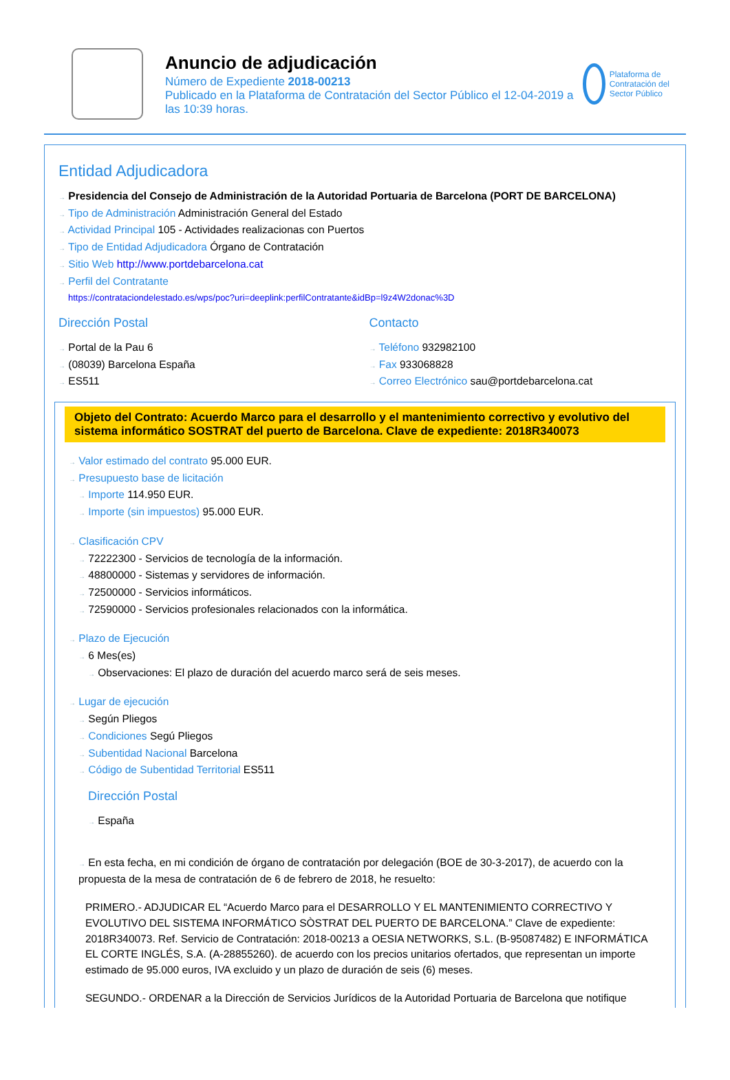Anuncio de adjudicación
Número de Expediente 2018-00213
Publicado en la Plataforma de Contratación del Sector Público el 12-04-2019 a las 10:39 horas.
Plataforma de Contratación del Sector Público
Entidad Adjudicadora
→ Presidencia del Consejo de Administración de la Autoridad Portuaria de Barcelona (PORT DE BARCELONA)
→ Tipo de Administración Administración General del Estado
→ Actividad Principal 105 - Actividades realizacionas con Puertos
→ Tipo de Entidad Adjudicadora Órgano de Contratación
→ Sitio Web http://www.portdebarcelona.cat
→ Perfil del Contratante
https://contrataciondelestado.es/wps/poc?uri=deeplink:perfilContratante&idBp=l9z4W2donac%3D
Dirección Postal
→ Portal de la Pau 6
→ (08039) Barcelona España
→ ES511
Contacto
→ Teléfono 932982100
→ Fax 933068828
→ Correo Electrónico sau@portdebarcelona.cat
Objeto del Contrato: Acuerdo Marco para el desarrollo y el mantenimiento correctivo y evolutivo del sistema informático SOSTRAT del puerto de Barcelona. Clave de expediente: 2018R340073
→ Valor estimado del contrato 95.000 EUR.
→ Presupuesto base de licitación
→ Importe 114.950 EUR.
→ Importe (sin impuestos) 95.000 EUR.
→ Clasificación CPV
→ 72222300 - Servicios de tecnología de la información.
→ 48800000 - Sistemas y servidores de información.
→ 72500000 - Servicios informáticos.
→ 72590000 - Servicios profesionales relacionados con la informática.
→ Plazo de Ejecución
→ 6 Mes(es)
→ Observaciones: El plazo de duración del acuerdo marco será de seis meses.
→ Lugar de ejecución
→ Según Pliegos
→ Condiciones Segú Pliegos
→ Subentidad Nacional Barcelona
→ Código de Subentidad Territorial ES511
Dirección Postal
→ España
→ En esta fecha, en mi condición de órgano de contratación por delegación (BOE de 30-3-2017), de acuerdo con la propuesta de la mesa de contratación de 6 de febrero de 2018, he resuelto:
PRIMERO.- ADJUDICAR EL “Acuerdo Marco para el DESARROLLO Y EL MANTENIMIENTO CORRECTIVO Y EVOLUTIVO DEL SISTEMA INFORMÁTICO SÒSTRAT DEL PUERTO DE BARCELONA.” Clave de expediente: 2018R340073. Ref. Servicio de Contratación: 2018-00213 a OESIA NETWORKS, S.L. (B-95087482) E INFORMÁTICA EL CORTE INGLÉS, S.A. (A-28855260). de acuerdo con los precios unitarios ofertados, que representan un importe estimado de 95.000 euros, IVA excluido y un plazo de duración de seis (6) meses.
SEGUNDO.- ORDENAR a la Dirección de Servicios Jurídicos de la Autoridad Portuaria de Barcelona que notifique